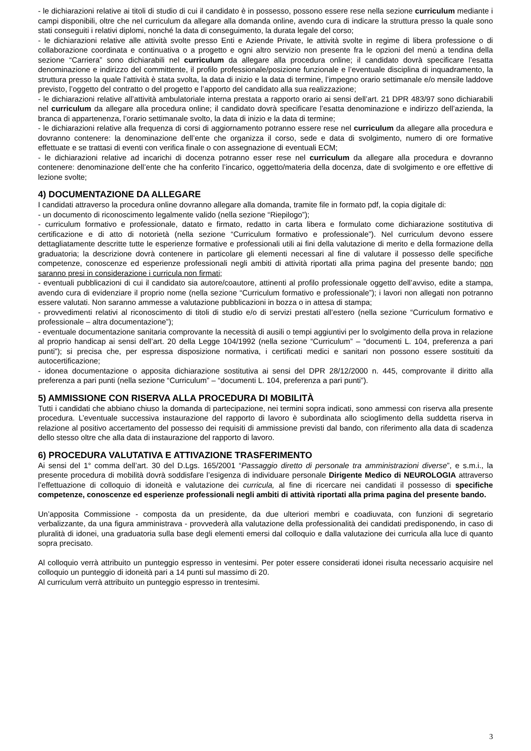- le dichiarazioni relative ai titoli di studio di cui il candidato è in possesso, possono essere rese nella sezione curriculum mediante i campi disponibili, oltre che nel curriculum da allegare alla domanda online, avendo cura di indicare la struttura presso la quale sono stati conseguiti i relativi diplomi, nonché la data di conseguimento, la durata legale del corso;
- le dichiarazioni relative alle attività svolte presso Enti e Aziende Private, le attività svolte in regime di libera professione o di collaborazione coordinata e continuativa o a progetto e ogni altro servizio non presente fra le opzioni del menù a tendina della sezione “Carriera” sono dichiarabili nel curriculum da allegare alla procedura online; il candidato dovrà specificare l’esatta denominazione e indirizzo del committente, il profilo professionale/posizione funzionale e l’eventuale disciplina di inquadramento, la struttura presso la quale l’attività è stata svolta, la data di inizio e la data di termine, l’impegno orario settimanale e/o mensile laddove previsto, l’oggetto del contratto o del progetto e l’apporto del candidato alla sua realizzazione;
- le dichiarazioni relative all’attività ambulatoriale interna prestata a rapporto orario ai sensi dell’art. 21 DPR 483/97 sono dichiarabili nel curriculum da allegare alla procedura online; il candidato dovrà specificare l’esatta denominazione e indirizzo dell’azienda, la branca di appartenenza, l’orario settimanale svolto, la data di inizio e la data di termine;
- le dichiarazioni relative alla frequenza di corsi di aggiornamento potranno essere rese nel curriculum da allegare alla procedura e dovranno contenere: la denominazione dell’ente che organizza il corso, sede e data di svolgimento, numero di ore formative effettuate e se trattasi di eventi con verifica finale o con assegnazione di eventuali ECM;
- le dichiarazioni relative ad incarichi di docenza potranno esser rese nel curriculum da allegare alla procedura e dovranno contenere: denominazione dell’ente che ha conferito l’incarico, oggetto/materia della docenza, date di svolgimento e ore effettive di lezione svolte;
4) DOCUMENTAZIONE DA ALLEGARE
I candidati attraverso la procedura online dovranno allegare alla domanda, tramite file in formato pdf, la copia digitale di:
- un documento di riconoscimento legalmente valido (nella sezione “Riepilogo”);
- curriculum formativo e professionale, datato e firmato, redatto in carta libera e formulato come dichiarazione sostitutiva di certificazione e di atto di notorietà (nella sezione “Curriculum formativo e professionale”). Nel curriculum devono essere dettagliatamente descritte tutte le esperienze formative e professionali utili ai fini della valutazione di merito e della formazione della graduatoria; la descrizione dovrà contenere in particolare gli elementi necessari al fine di valutare il possesso delle specifiche competenze, conoscenze ed esperienze professionali negli ambiti di attività riportati alla prima pagina del presente bando; non saranno presi in considerazione i curricula non firmati;
- eventuali pubblicazioni di cui il candidato sia autore/coautore, attinenti al profilo professionale oggetto dell’avviso, edite a stampa, avendo cura di evidenziare il proprio nome (nella sezione “Curriculum formativo e professionale”); i lavori non allegati non potranno essere valutati. Non saranno ammesse a valutazione pubblicazioni in bozza o in attesa di stampa;
- provvedimenti relativi al riconoscimento di titoli di studio e/o di servizi prestati all’estero (nella sezione “Curriculum formativo e professionale – altra documentazione”);
- eventuale documentazione sanitaria comprovante la necessità di ausili o tempi aggiuntivi per lo svolgimento della prova in relazione al proprio handicap ai sensi dell’art. 20 della Legge 104/1992 (nella sezione “Curriculum” – “documenti L. 104, preferenza a pari punti”); si precisa che, per espressa disposizione normativa, i certificati medici e sanitari non possono essere sostituiti da autocertificazione;
- idonea documentazione o apposita dichiarazione sostitutiva ai sensi del DPR 28/12/2000 n. 445, comprovante il diritto alla preferenza a pari punti (nella sezione “Curriculum” – “documenti L. 104, preferenza a pari punti”).
5) AMMISSIONE CON RISERVA ALLA PROCEDURA DI MOBILITÀ
Tutti i candidati che abbiano chiuso la domanda di partecipazione, nei termini sopra indicati, sono ammessi con riserva alla presente procedura. L’eventuale successiva instaurazione del rapporto di lavoro è subordinata allo scioglimento della suddetta riserva in relazione al positivo accertamento del possesso dei requisiti di ammissione previsti dal bando, con riferimento alla data di scadenza dello stesso oltre che alla data di instaurazione del rapporto di lavoro.
6) PROCEDURA VALUTATIVA E ATTIVAZIONE TRASFERIMENTO
Ai sensi del 1° comma dell’art. 30 del D.Lgs. 165/2001 “Passaggio diretto di personale tra amministrazioni diverse”, e s.m.i., la presente procedura di mobilità dovrà soddisfare l’esigenza di individuare personale Dirigente Medico di NEUROLOGIA attraverso l’effettuazione di colloquio di idoneità e valutazione dei curricula, al fine di ricercare nei candidati il possesso di specifiche competenze, conoscenze ed esperienze professionali negli ambiti di attività riportati alla prima pagina del presente bando.
Un’apposita Commissione - composta da un presidente, da due ulteriori membri e coadiuvata, con funzioni di segretario verbalizzante, da una figura amministrava - provvederà alla valutazione della professionalità dei candidati predisponendo, in caso di pluralità di idonei, una graduatoria sulla base degli elementi emersi dal colloquio e dalla valutazione dei curricula alla luce di quanto sopra precisato.
Al colloquio verrà attribuito un punteggio espresso in ventesimi. Per poter essere considerati idonei risulta necessario acquisire nel colloquio un punteggio di idoneità pari a 14 punti sul massimo di 20.
Al curriculum verrà attribuito un punteggio espresso in trentesimi.
3